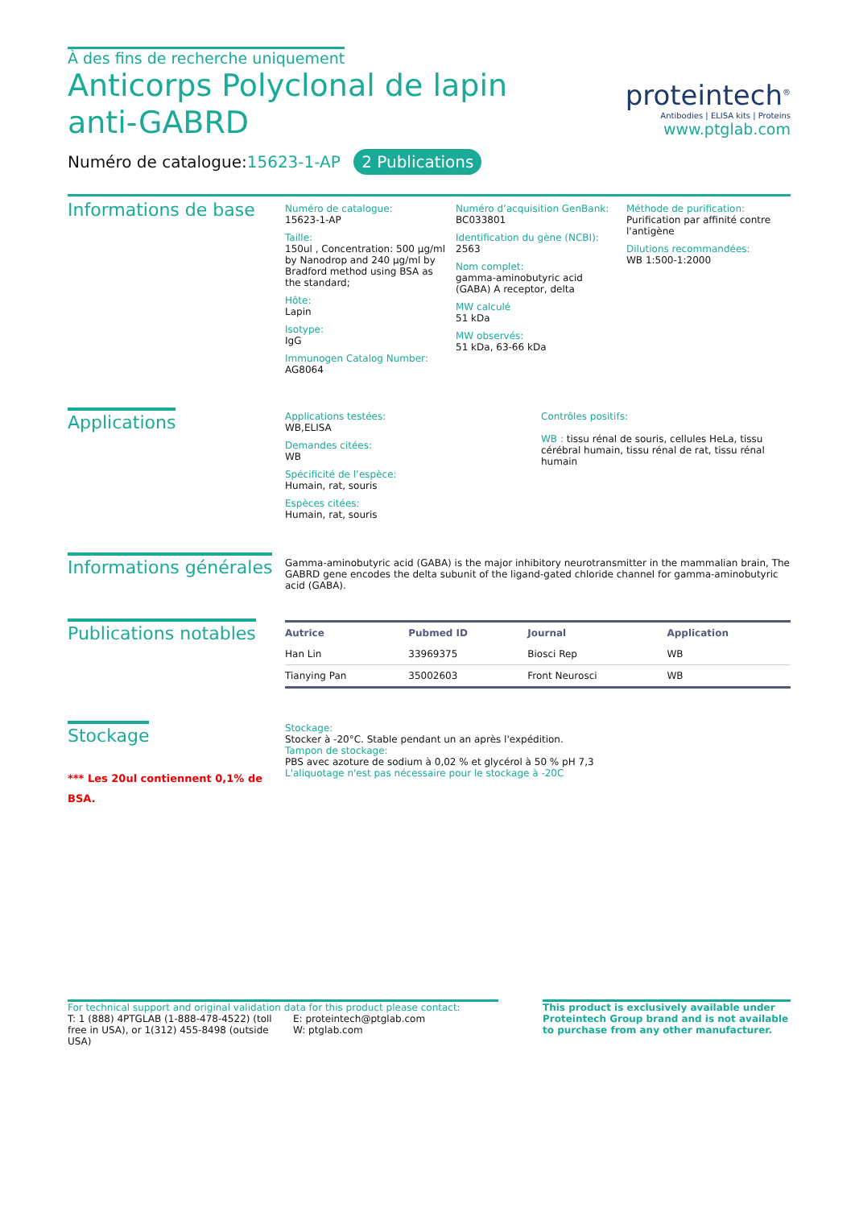À des fins de recherche uniquement
Anticorps Polyclonal de lapin anti-GABRD
Numéro de catalogue:15623-1-AP 2 Publications
proteintech<sup>®</sup>
Antibodies | ELISA kits | Proteins
www.ptglab.com
Informations de base
Numéro de catalogue:
15623-1-AP
Taille:
150ul , Concentration: 500 μg/ml by Nanodrop and 240 μg/ml by Bradford method using BSA as the standard;
Hôte:
Lapin
Isotype:
IgG
Immunogen Catalog Number:
AG8064
Numéro d’acquisition GenBank:
BC033801
Identification du gène (NCBI):
2563
Nom complet:
gamma-aminobutyric acid (GABA) A receptor, delta
MW calculé
51 kDa
MW observés:
51 kDa, 63-66 kDa
Méthode de purification:
Purification par affinité contre l'antigène
Dilutions recommandées:
WB 1:500-1:2000
Applications
Applications testées:
WB,ELISA
Demandes citées:
WB
Spécificité de l’espèce:
Humain, rat, souris
Espèces citées:
Humain, rat, souris
Contrôles positifs:
WB : tissu rénal de souris, cellules HeLa, tissu cérébral humain, tissu rénal de rat, tissu rénal humain
Informations générales
Gamma-aminobutyric acid (GABA) is the major inhibitory neurotransmitter in the mammalian brain, The GABRD gene encodes the delta subunit of the ligand-gated chloride channel for gamma-aminobutyric acid (GABA).
Publications notables
| Autrice | Pubmed ID | Journal | Application |
| --- | --- | --- | --- |
| Han Lin | 33969375 | Biosci Rep | WB |
| Tianying Pan | 35002603 | Front Neurosci | WB |
Stockage
*** Les 20ul contiennent 0,1% de BSA.
Stockage:
Stocker à -20°C. Stable pendant un an après l'expédition.
Tampon de stockage:
PBS avec azoture de sodium à 0,02 % et glycérol à 50 % pH 7,3
L'aliquotage n'est pas nécessaire pour le stockage à -20C
For technical support and original validation data for this product please contact:
T: 1 (888) 4PTGLAB (1-888-478-4522) (toll free in USA), or 1(312) 455-8498 (outside USA)
E: proteintech@ptglab.com
W: ptglab.com
This product is exclusively available under Proteintech Group brand and is not available to purchase from any other manufacturer.